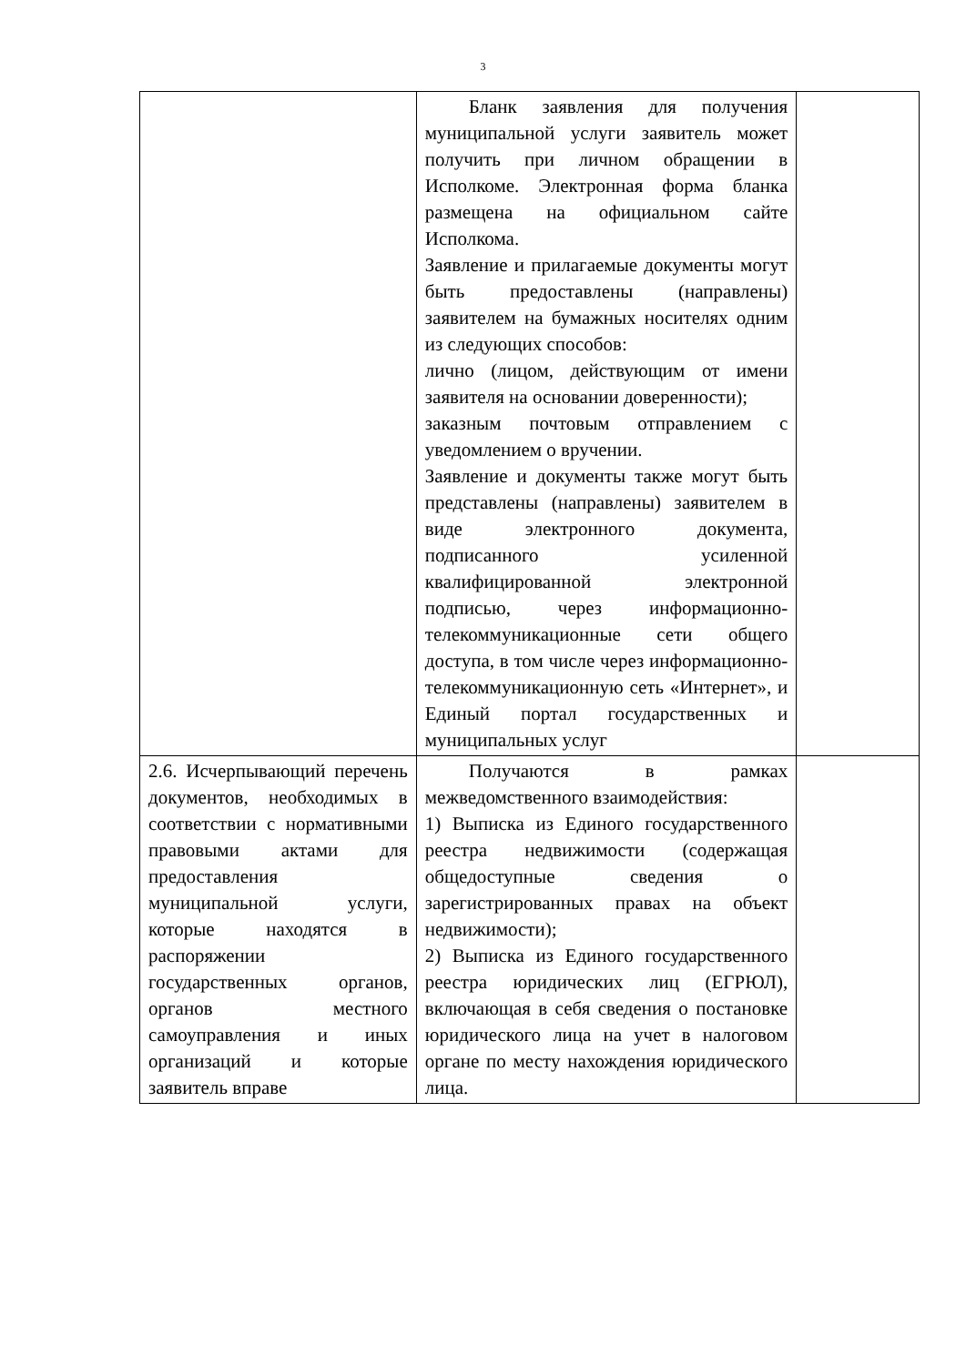3
| | Бланк заявления для получения муниципальной услуги заявитель может получить при личном обращении в Исполкоме. Электронная форма бланка размещена на официальном сайте Исполкома. Заявление и прилагаемые документы могут быть предоставлены (направлены) заявителем на бумажных носителях одним из следующих способов: лично (лицом, действующим от имени заявителя на основании доверенности); заказным почтовым отправлением с уведомлением о вручении. Заявление и документы также могут быть представлены (направлены) заявителем в виде электронного документа, подписанного усиленной квалифицированной электронной подписью, через информационно-телекоммуникационные сети общего доступа, в том числе через информационно-телекоммуникационную сеть «Интернет», и Единый портал государственных и муниципальных услуг | |
| 2.6. Исчерпывающий перечень документов, необходимых в соответствии с нормативными правовыми актами для предоставления муниципальной услуги, которые находятся в распоряжении государственных органов, органов местного самоуправления и иных организаций и которые заявитель вправе | Получаются в рамках межведомственного взаимодействия: 1) Выписка из Единого государственного реестра недвижимости (содержащая общедоступные сведения о зарегистрированных правах на объект недвижимости); 2) Выписка из Единого государственного реестра юридических лиц (ЕГРЮЛ), включающая в себя сведения о постановке юридического лица на учет в налоговом органе по месту нахождения юридического лица. | |